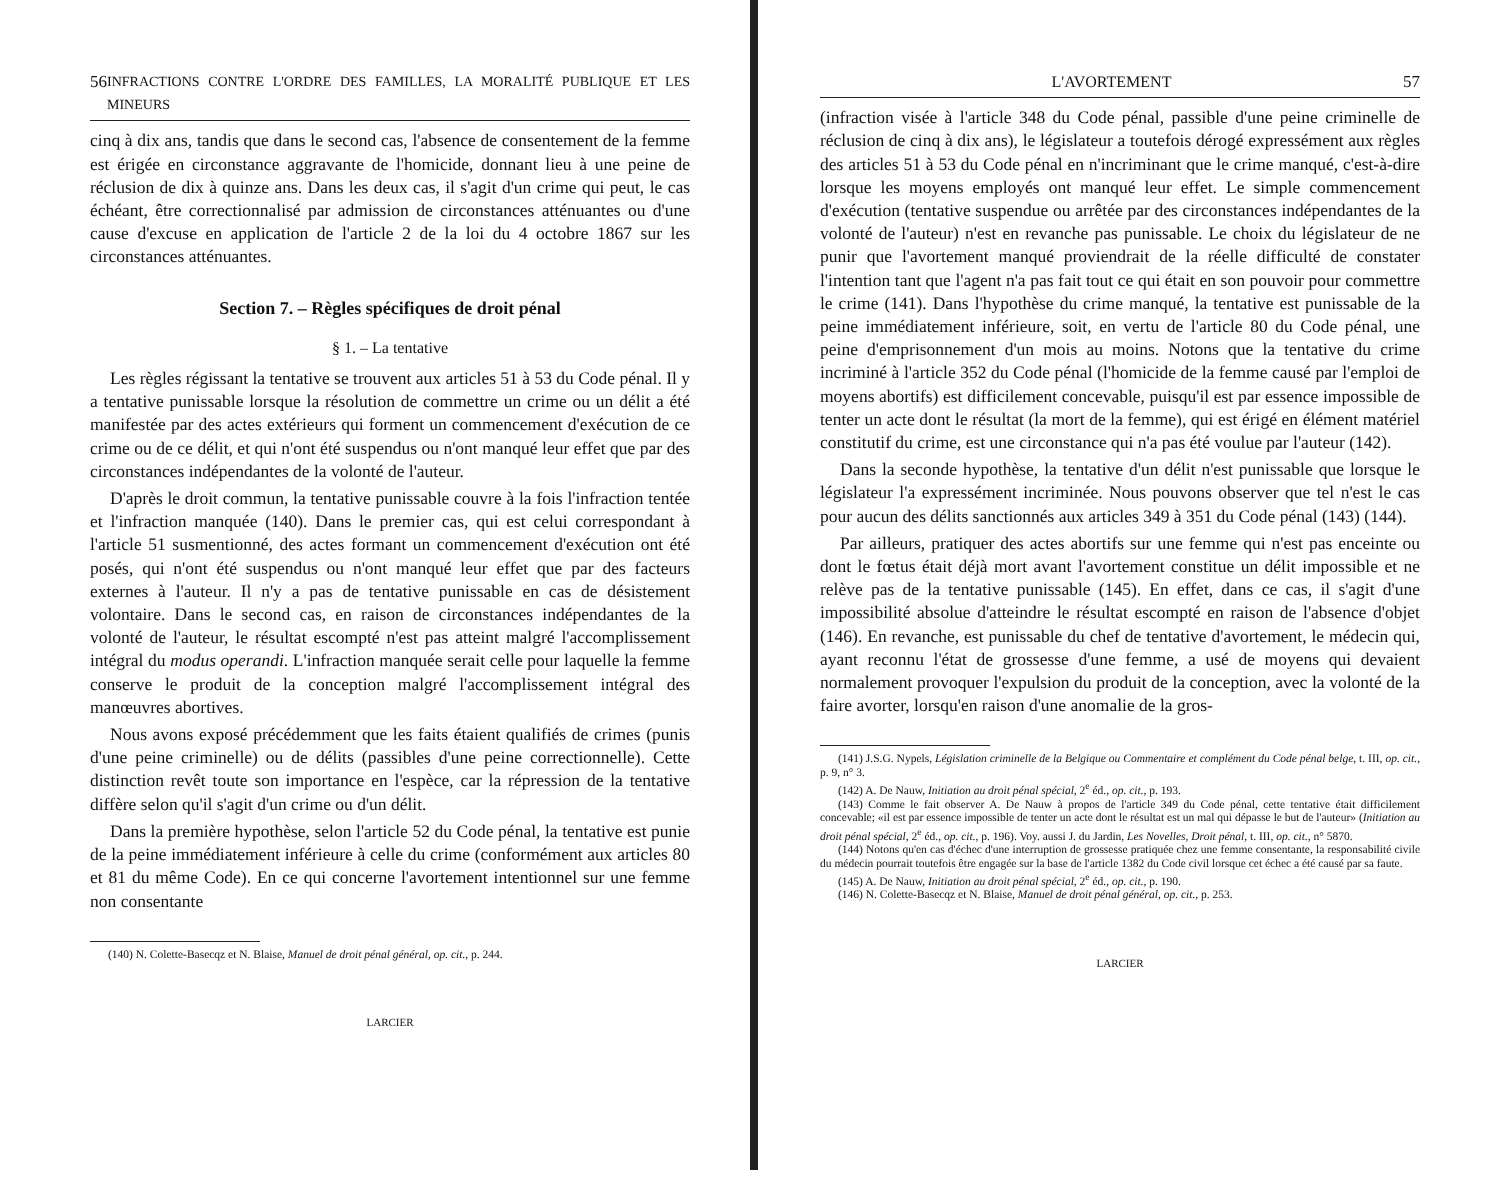56 INFRACTIONS CONTRE L'ORDRE DES FAMILLES, LA MORALITÉ PUBLIQUE ET LES MINEURS
cinq à dix ans, tandis que dans le second cas, l'absence de consentement de la femme est érigée en circonstance aggravante de l'homicide, donnant lieu à une peine de réclusion de dix à quinze ans. Dans les deux cas, il s'agit d'un crime qui peut, le cas échéant, être correctionnalisé par admission de circonstances atténuantes ou d'une cause d'excuse en application de l'article 2 de la loi du 4 octobre 1867 sur les circonstances atténuantes.
Section 7. – Règles spécifiques de droit pénal
§ 1. – La tentative
Les règles régissant la tentative se trouvent aux articles 51 à 53 du Code pénal. Il y a tentative punissable lorsque la résolution de commettre un crime ou un délit a été manifestée par des actes extérieurs qui forment un commencement d'exécution de ce crime ou de ce délit, et qui n'ont été suspendus ou n'ont manqué leur effet que par des circonstances indépendantes de la volonté de l'auteur.
D'après le droit commun, la tentative punissable couvre à la fois l'infraction tentée et l'infraction manquée (140). Dans le premier cas, qui est celui correspondant à l'article 51 susmentionné, des actes formant un commencement d'exécution ont été posés, qui n'ont été suspendus ou n'ont manqué leur effet que par des facteurs externes à l'auteur. Il n'y a pas de tentative punissable en cas de désistement volontaire. Dans le second cas, en raison de circonstances indépendantes de la volonté de l'auteur, le résultat escompté n'est pas atteint malgré l'accomplissement intégral du modus operandi. L'infraction manquée serait celle pour laquelle la femme conserve le produit de la conception malgré l'accomplissement intégral des manœuvres abortives.
Nous avons exposé précédemment que les faits étaient qualifiés de crimes (punis d'une peine criminelle) ou de délits (passibles d'une peine correctionnelle). Cette distinction revêt toute son importance en l'espèce, car la répression de la tentative diffère selon qu'il s'agit d'un crime ou d'un délit.
Dans la première hypothèse, selon l'article 52 du Code pénal, la tentative est punie de la peine immédiatement inférieure à celle du crime (conformément aux articles 80 et 81 du même Code). En ce qui concerne l'avortement intentionnel sur une femme non consentante
(140) N. Colette-Basecqz et N. Blaise, Manuel de droit pénal général, op. cit., p. 244.
LARCIER
L'AVORTEMENT 57
(infraction visée à l'article 348 du Code pénal, passible d'une peine criminelle de réclusion de cinq à dix ans), le législateur a toutefois dérogé expressément aux règles des articles 51 à 53 du Code pénal en n'incriminant que le crime manqué, c'est-à-dire lorsque les moyens employés ont manqué leur effet. Le simple commencement d'exécution (tentative suspendue ou arrêtée par des circonstances indépendantes de la volonté de l'auteur) n'est en revanche pas punissable. Le choix du législateur de ne punir que l'avortement manqué proviendrait de la réelle difficulté de constater l'intention tant que l'agent n'a pas fait tout ce qui était en son pouvoir pour commettre le crime (141). Dans l'hypothèse du crime manqué, la tentative est punissable de la peine immédiatement inférieure, soit, en vertu de l'article 80 du Code pénal, une peine d'emprisonnement d'un mois au moins. Notons que la tentative du crime incriminé à l'article 352 du Code pénal (l'homicide de la femme causé par l'emploi de moyens abortifs) est difficilement concevable, puisqu'il est par essence impossible de tenter un acte dont le résultat (la mort de la femme), qui est érigé en élément matériel constitutif du crime, est une circonstance qui n'a pas été voulue par l'auteur (142).
Dans la seconde hypothèse, la tentative d'un délit n'est punissable que lorsque le législateur l'a expressément incriminée. Nous pouvons observer que tel n'est le cas pour aucun des délits sanctionnés aux articles 349 à 351 du Code pénal (143) (144).
Par ailleurs, pratiquer des actes abortifs sur une femme qui n'est pas enceinte ou dont le fœtus était déjà mort avant l'avortement constitue un délit impossible et ne relève pas de la tentative punissable (145). En effet, dans ce cas, il s'agit d'une impossibilité absolue d'atteindre le résultat escompté en raison de l'absence d'objet (146). En revanche, est punissable du chef de tentative d'avortement, le médecin qui, ayant reconnu l'état de grossesse d'une femme, a usé de moyens qui devaient normalement provoquer l'expulsion du produit de la conception, avec la volonté de la faire avorter, lorsqu'en raison d'une anomalie de la gros-
(141) J.S.G. Nypels, Législation criminelle de la Belgique ou Commentaire et complément du Code pénal belge, t. III, op. cit., p. 9, n° 3.
(142) A. De Nauw, Initiation au droit pénal spécial, 2<sup>e</sup> éd., op. cit., p. 193.
(143) Comme le fait observer A. De Nauw à propos de l'article 349 du Code pénal, cette tentative était difficilement concevable; «il est par essence impossible de tenter un acte dont le résultat est un mal qui dépasse le but de l'auteur» (Initiation au droit pénal spécial, 2<sup>e</sup> éd., op. cit., p. 196). Voy. aussi J. du Jardin, Les Novelles, Droit pénal, t. III, op. cit., n° 5870.
(144) Notons qu'en cas d'échec d'une interruption de grossesse pratiquée chez une femme consentante, la responsabilité civile du médecin pourrait toutefois être engagée sur la base de l'article 1382 du Code civil lorsque cet échec a été causé par sa faute.
(145) A. De Nauw, Initiation au droit pénal spécial, 2<sup>e</sup> éd., op. cit., p. 190.
(146) N. Colette-Basecqz et N. Blaise, Manuel de droit pénal général, op. cit., p. 253.
LARCIER